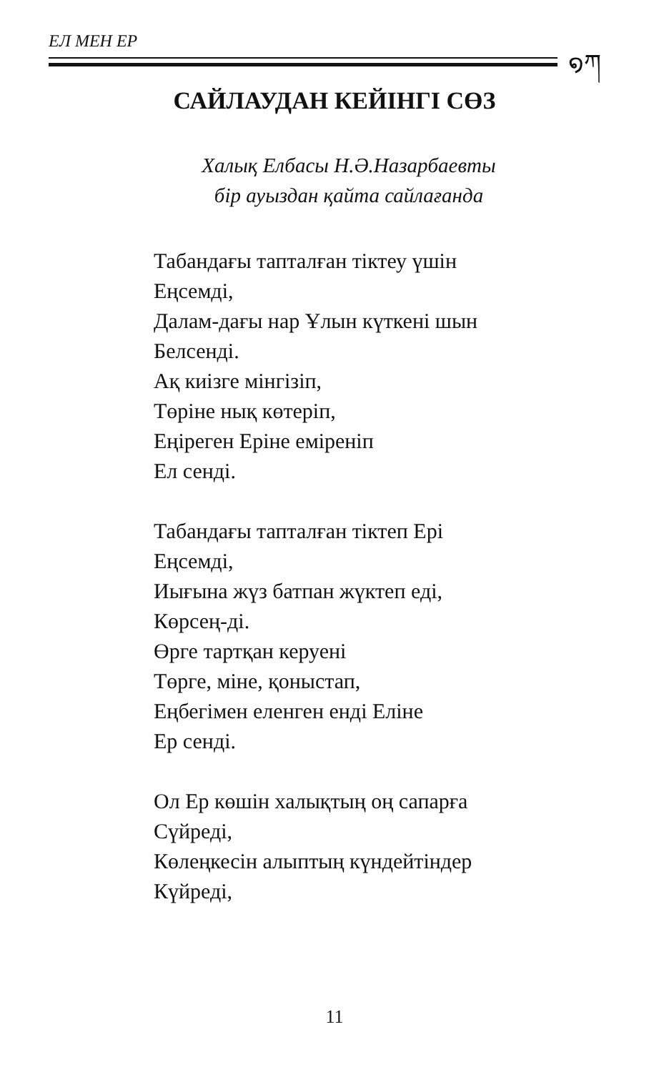ЕЛ МЕН ЕР ໑ཀ
САЙЛАУДАН КЕЙІНГІ СӨЗ
Халық Елбасы Н.Ә.Назарбаевты
бір ауыздан қайта сайлағанда
Табандағы тапталған тіктеу үшін
Еңсемді,
Далам-дағы нар Ұлын күткені шын
Белсенді.
Ақ киізге мінгізіп,
Төріне нық көтеріп,
Еңіреген Еріне еміреніп
Ел сенді.
Табандағы тапталған тіктеп Ері
Еңсемді,
Иығына жүз батпан жүктеп еді,
Көрсең-ді.
Өрге тартқан керуені
Төрге, міне, қоныстап,
Еңбегімен еленген енді Еліне
Ер сенді.
Ол Ер көшін халықтың оң сапарға
Сүйреді,
Көлеңкесін алыптың күндейтіндер
Күйреді,
11